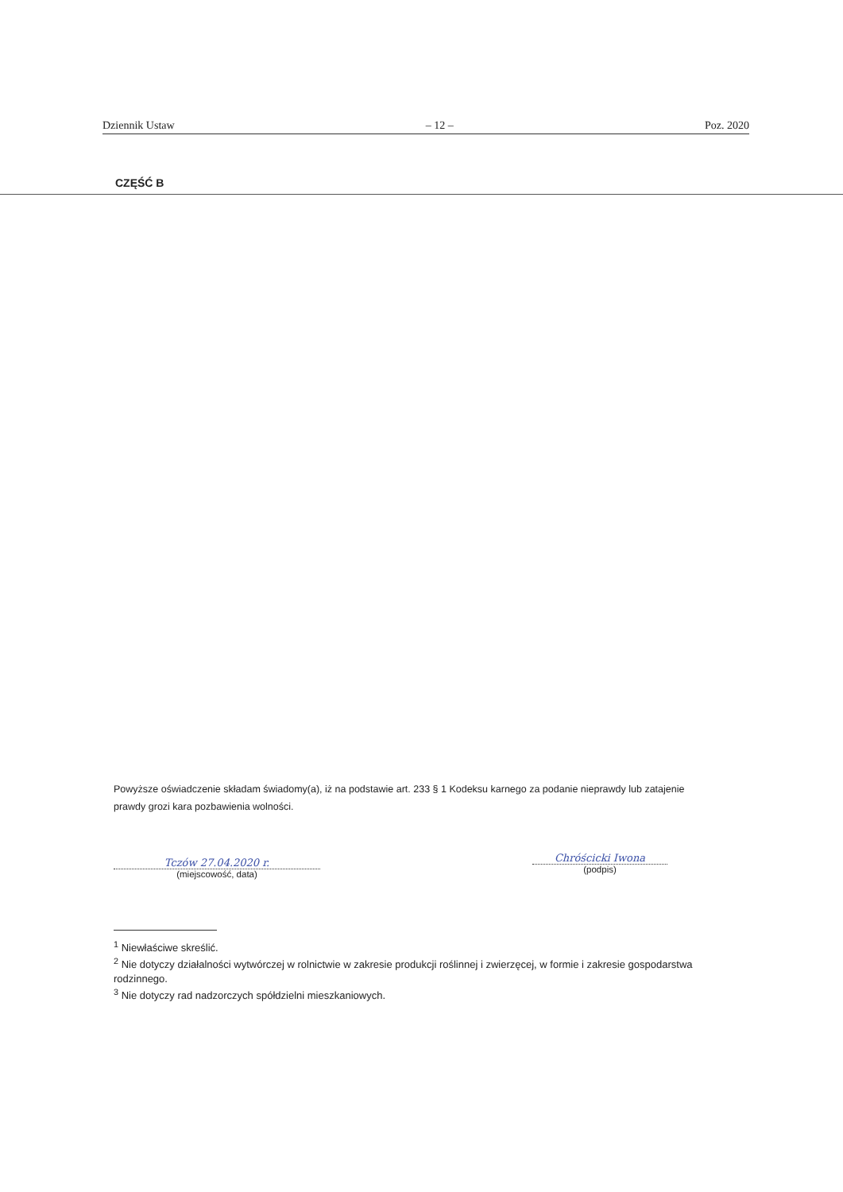Dziennik Ustaw – 12 – Poz. 2020
CZĘŚĆ B
Powyższe oświadczenie składam świadomy(a), iż na podstawie art. 233 § 1 Kodeksu karnego za podanie nieprawdy lub zatajenie prawdy grozi kara pozbawienia wolności.
Tczów 27.04.2020 r.
(miejscowość, data)
Chróścicki Iwona
(podpis)
<sup>1</sup> Niewłaściwe skreślić.
<sup>2</sup> Nie dotyczy działalności wytwórczej w rolnictwie w zakresie produkcji roślinnej i zwierzęcej, w formie i zakresie gospodarstwa rodzinnego.
<sup>3</sup> Nie dotyczy rad nadzorczych spółdzielni mieszkaniowych.